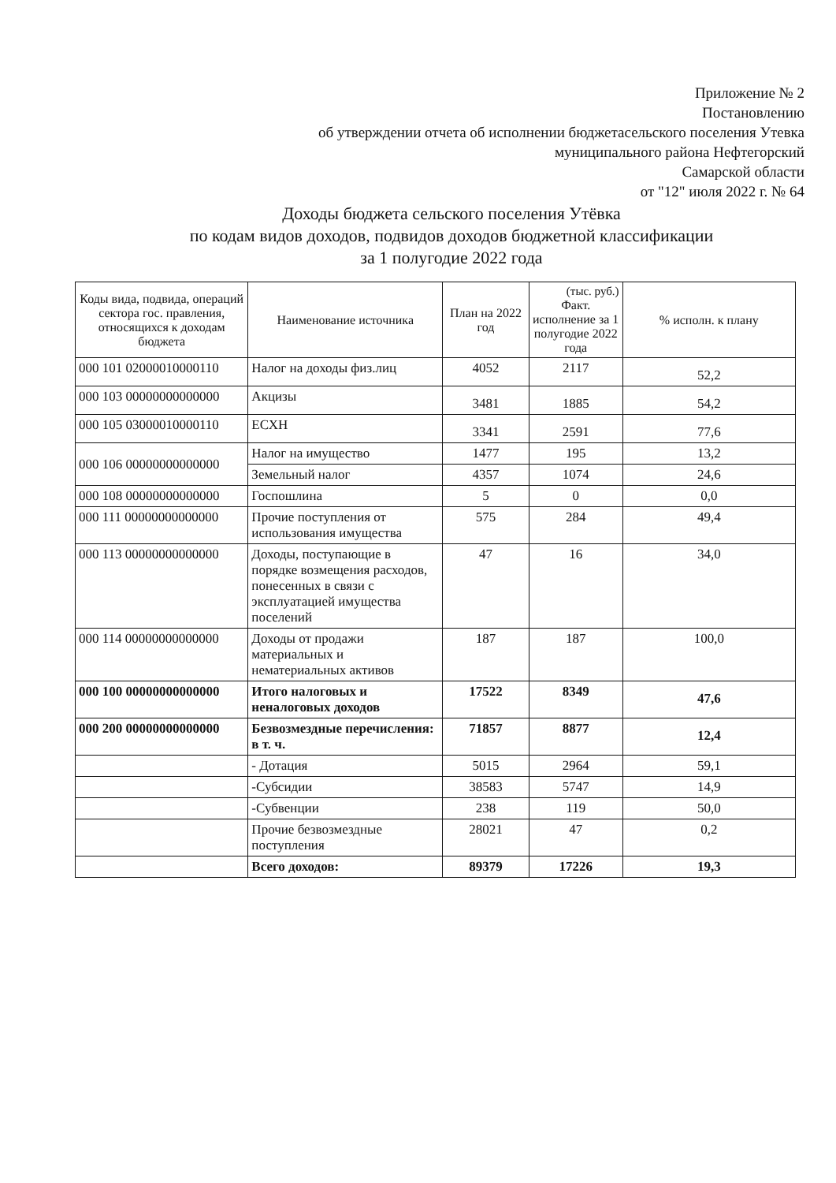Приложение № 2
Постановлению
об утверждении отчета об исполнении бюджетасельского поселения Утевка
муниципального района Нефтегорский
Самарской области
от "12" июля 2022 г. № 64
Доходы бюджета сельского поселения Утёвка
по кодам видов доходов, подвидов доходов бюджетной классификации
за 1 полугодие 2022 года
| Коды вида, подвида, операций сектора гос. правления, относящихся к доходам бюджета | Наименование источника | План на 2022 год | (тыс. руб.) Факт. исполнение за 1 полугодие 2022 года | % исполн. к плану |
| --- | --- | --- | --- | --- |
| 000 101 02000010000110 | Налог на доходы физ.лиц | 4052 | 2117 | 52,2 |
| 000 103 00000000000000 | Акцизы | 3481 | 1885 | 54,2 |
| 000 105 03000010000110 | ЕСХН | 3341 | 2591 | 77,6 |
| 000 106 00000000000000 | Налог на имущество | 1477 | 195 | 13,2 |
| | Земельный налог | 4357 | 1074 | 24,6 |
| 000 108 00000000000000 | Госпошлина | 5 | 0 | 0,0 |
| 000 111 00000000000000 | Прочие поступления от использования имущества | 575 | 284 | 49,4 |
| 000 113 00000000000000 | Доходы, поступающие в порядке возмещения расходов, понесенных в связи с эксплуатацией имущества поселений | 47 | 16 | 34,0 |
| 000 114 00000000000000 | Доходы от продажи материальных и нематериальных активов | 187 | 187 | 100,0 |
| 000 100 00000000000000 | Итого налоговых и неналоговых доходов | 17522 | 8349 | 47,6 |
| 000 200 00000000000000 | Безвозмездные перечисления: в т. ч. | 71857 | 8877 | 12,4 |
| | - Дотация | 5015 | 2964 | 59,1 |
| | -Субсидии | 38583 | 5747 | 14,9 |
| | -Субвенции | 238 | 119 | 50,0 |
| | Прочие безвозмездные поступления | 28021 | 47 | 0,2 |
| | Всего доходов: | 89379 | 17226 | 19,3 |